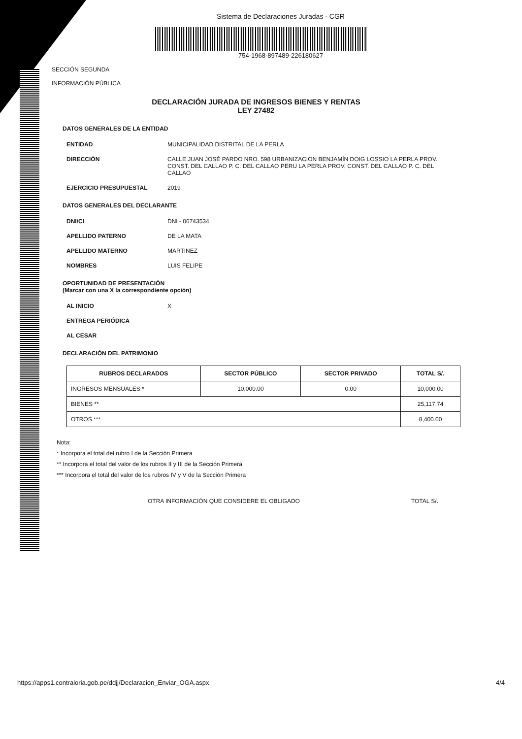Sistema de Declaraciones Juradas - CGR
754-1968-897489-226180627
SECCIÓN SEGUNDA
INFORMACIÓN PÚBLICA
DECLARACIÓN JURADA DE INGRESOS BIENES Y RENTAS
LEY 27482
DATOS GENERALES DE LA ENTIDAD
ENTIDAD MUNICIPALIDAD DISTRITAL DE LA PERLA
DIRECCIÓN CALLE JUAN JOSÉ PARDO NRO. 598 URBANIZACION BENJAMÍN DOIG LOSSIO LA PERLA PROV. CONST. DEL CALLAO P. C. DEL CALLAO PERU LA PERLA PROV. CONST. DEL CALLAO P. C. DEL CALLAO
EJERCICIO PRESUPUESTAL 2019
DATOS GENERALES DEL DECLARANTE
DNI/CI DNI - 06743534
APELLIDO PATERNO DE LA MATA
APELLIDO MATERNO MARTINEZ
NOMBRES LUIS FELIPE
OPORTUNIDAD DE PRESENTACIÓN
(Marcar con una X la correspondiente opción)
AL INICIO X
ENTREGA PERIÓDICA
AL CESAR
DECLARACIÓN DEL PATRIMONIO
| RUBROS DECLARADOS | SECTOR PÚBLICO | SECTOR PRIVADO | TOTAL S/. |
| --- | --- | --- | --- |
| INGRESOS MENSUALES * | 10,000.00 | 0.00 | 10,000.00 |
| BIENES ** | | | 25,117.74 |
| OTROS *** | | | 8,400.00 |
Nota:
* Incorpora el total del rubro I de la Sección Primera
** Incorpora el total del valor de los rubros II y III de la Sección Primera
*** Incorpora el total del valor de los rubros IV y V de la Sección Primera
OTRA INFORMACIÓN QUE CONSIDERE EL OBLIGADO TOTAL S/.
https://apps1.contraloria.gob.pe/ddjj/Declaracion_Enviar_OGA.aspx 4/4